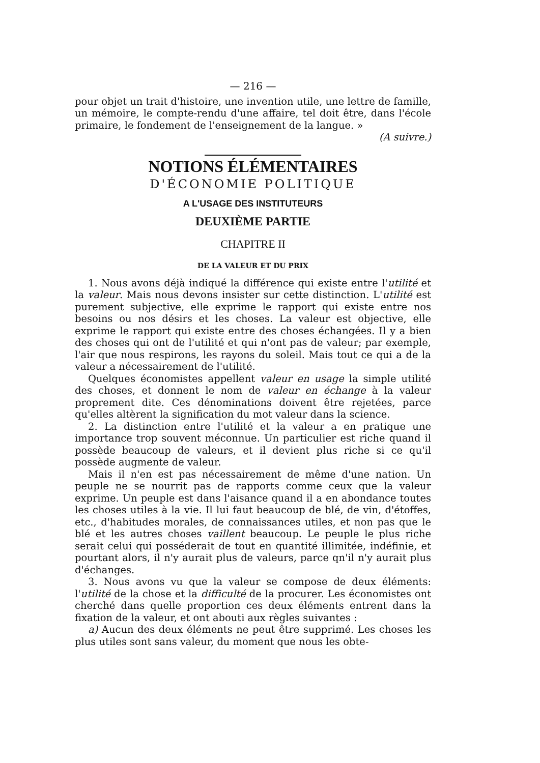— 216 —
pour objet un trait d'histoire, une invention utile, une lettre de famille, un mémoire, le compte-rendu d'une affaire, tel doit être, dans l'école primaire, le fondement de l'enseignement de la langue. »
(A suivre.)
NOTIONS ÉLÉMENTAIRES
D'ÉCONOMIE POLITIQUE
A L'USAGE DES INSTITUTEURS
DEUXIÈME PARTIE
CHAPITRE II
DE LA VALEUR ET DU PRIX
1. Nous avons déjà indiqué la différence qui existe entre l'utilité et la valeur. Mais nous devons insister sur cette distinction. L'utilité est purement subjective, elle exprime le rapport qui existe entre nos besoins ou nos désirs et les choses. La valeur est objective, elle exprime le rapport qui existe entre des choses échangées. Il y a bien des choses qui ont de l'utilité et qui n'ont pas de valeur; par exemple, l'air que nous respirons, les rayons du soleil. Mais tout ce qui a de la valeur a nécessairement de l'utilité.
Quelques économistes appellent valeur en usage la simple utilité des choses, et donnent le nom de valeur en échange à la valeur proprement dite. Ces dénominations doivent être rejetées, parce qu'elles altèrent la signification du mot valeur dans la science.
2. La distinction entre l'utilité et la valeur a en pratique une importance trop souvent méconnue. Un particulier est riche quand il possède beaucoup de valeurs, et il devient plus riche si ce qu'il possède augmente de valeur.
Mais il n'en est pas nécessairement de même d'une nation. Un peuple ne se nourrit pas de rapports comme ceux que la valeur exprime. Un peuple est dans l'aisance quand il a en abondance toutes les choses utiles à la vie. Il lui faut beaucoup de blé, de vin, d'étoffes, etc., d'habitudes morales, de connaissances utiles, et non pas que le blé et les autres choses vaillent beaucoup. Le peuple le plus riche serait celui qui posséderait de tout en quantité illimitée, indéfinie, et pourtant alors, il n'y aurait plus de valeurs, parce qn'il n'y aurait plus d'échanges.
3. Nous avons vu que la valeur se compose de deux éléments: l'utilité de la chose et la difficulté de la procurer. Les économistes ont cherché dans quelle proportion ces deux éléments entrent dans la fixation de la valeur, et ont abouti aux règles suivantes :
a) Aucun des deux éléments ne peut être supprimé. Les choses les plus utiles sont sans valeur, du moment que nous les obte-